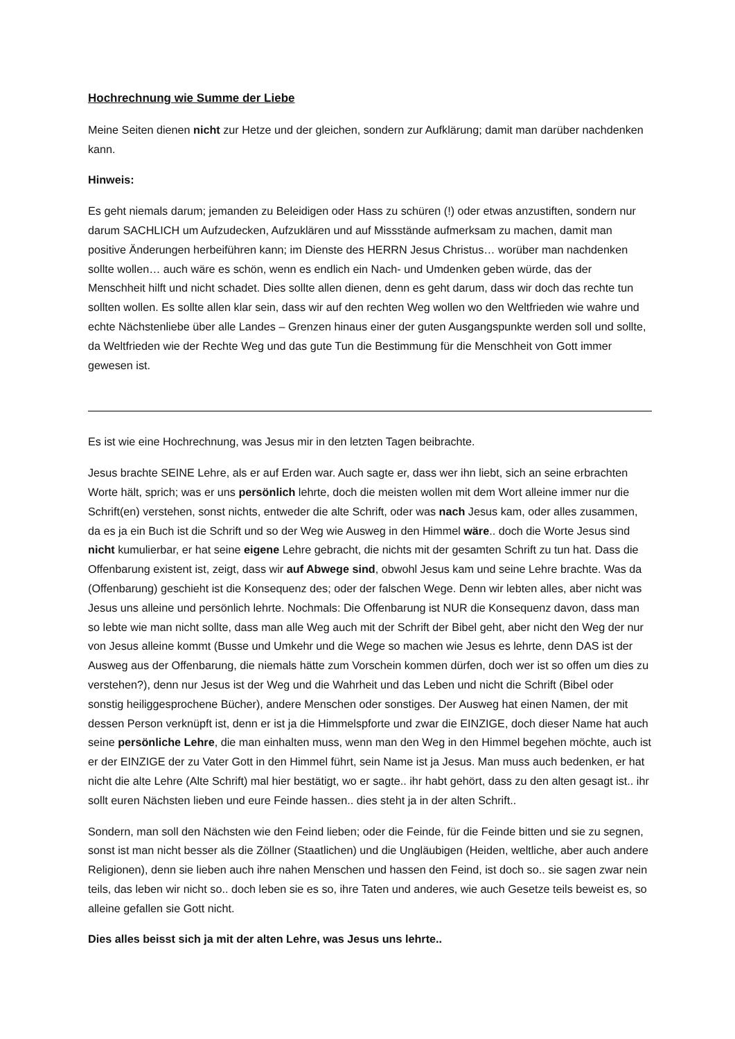Hochrechnung wie Summe der Liebe
Meine Seiten dienen nicht zur Hetze und der gleichen, sondern zur Aufklärung; damit man darüber nachdenken kann.
Hinweis:
Es geht niemals darum; jemanden zu Beleidigen oder Hass zu schüren (!) oder etwas anzustiften, sondern nur darum SACHLICH um Aufzudecken, Aufzuklären und auf Missstände aufmerksam zu machen, damit man positive Änderungen herbeiführen kann; im Dienste des HERRN Jesus Christus… worüber man nachdenken sollte wollen… auch wäre es schön, wenn es endlich ein Nach- und Umdenken geben würde, das der Menschheit hilft und nicht schadet. Dies sollte allen dienen, denn es geht darum, dass wir doch das rechte tun sollten wollen. Es sollte allen klar sein, dass wir auf den rechten Weg wollen wo den Weltfrieden wie wahre und echte Nächstenliebe über alle Landes – Grenzen hinaus einer der guten Ausgangspunkte werden soll und sollte, da Weltfrieden wie der Rechte Weg und das gute Tun die Bestimmung für die Menschheit von Gott immer gewesen ist.
Es ist wie eine Hochrechnung, was Jesus mir in den letzten Tagen beibrachte.
Jesus brachte SEINE Lehre, als er auf Erden war. Auch sagte er, dass wer ihn liebt, sich an seine erbrachten Worte hält, sprich; was er uns persönlich lehrte, doch die meisten wollen mit dem Wort alleine immer nur die Schrift(en) verstehen, sonst nichts, entweder die alte Schrift, oder was nach Jesus kam, oder alles zusammen, da es ja ein Buch ist die Schrift und so der Weg wie Ausweg in den Himmel wäre.. doch die Worte Jesus sind nicht kumulierbar, er hat seine eigene Lehre gebracht, die nichts mit der gesamten Schrift zu tun hat. Dass die Offenbarung existent ist, zeigt, dass wir auf Abwege sind, obwohl Jesus kam und seine Lehre brachte. Was da (Offenbarung) geschieht ist die Konsequenz des; oder der falschen Wege. Denn wir lebten alles, aber nicht was Jesus uns alleine und persönlich lehrte. Nochmals: Die Offenbarung ist NUR die Konsequenz davon, dass man so lebte wie man nicht sollte, dass man alle Weg auch mit der Schrift der Bibel geht, aber nicht den Weg der nur von Jesus alleine kommt (Busse und Umkehr und die Wege so machen wie Jesus es lehrte, denn DAS ist der Ausweg aus der Offenbarung, die niemals hätte zum Vorschein kommen dürfen, doch wer ist so offen um dies zu verstehen?), denn nur Jesus ist der Weg und die Wahrheit und das Leben und nicht die Schrift (Bibel oder sonstig heiliggesprochene Bücher), andere Menschen oder sonstiges. Der Ausweg hat einen Namen, der mit dessen Person verknüpft ist, denn er ist ja die Himmelspforte und zwar die EINZIGE, doch dieser Name hat auch seine persönliche Lehre, die man einhalten muss, wenn man den Weg in den Himmel begehen möchte, auch ist er der EINZIGE der zu Vater Gott in den Himmel führt, sein Name ist ja Jesus. Man muss auch bedenken, er hat nicht die alte Lehre (Alte Schrift) mal hier bestätigt, wo er sagte.. ihr habt gehört, dass zu den alten gesagt ist.. ihr sollt euren Nächsten lieben und eure Feinde hassen.. dies steht ja in der alten Schrift..
Sondern, man soll den Nächsten wie den Feind lieben; oder die Feinde, für die Feinde bitten und sie zu segnen, sonst ist man nicht besser als die Zöllner (Staatlichen) und die Ungläubigen (Heiden, weltliche, aber auch andere Religionen), denn sie lieben auch ihre nahen Menschen und hassen den Feind, ist doch so.. sie sagen zwar nein teils, das leben wir nicht so.. doch leben sie es so, ihre Taten und anderes, wie auch Gesetze teils beweist es, so alleine gefallen sie Gott nicht.
Dies alles beisst sich ja mit der alten Lehre, was Jesus uns lehrte..